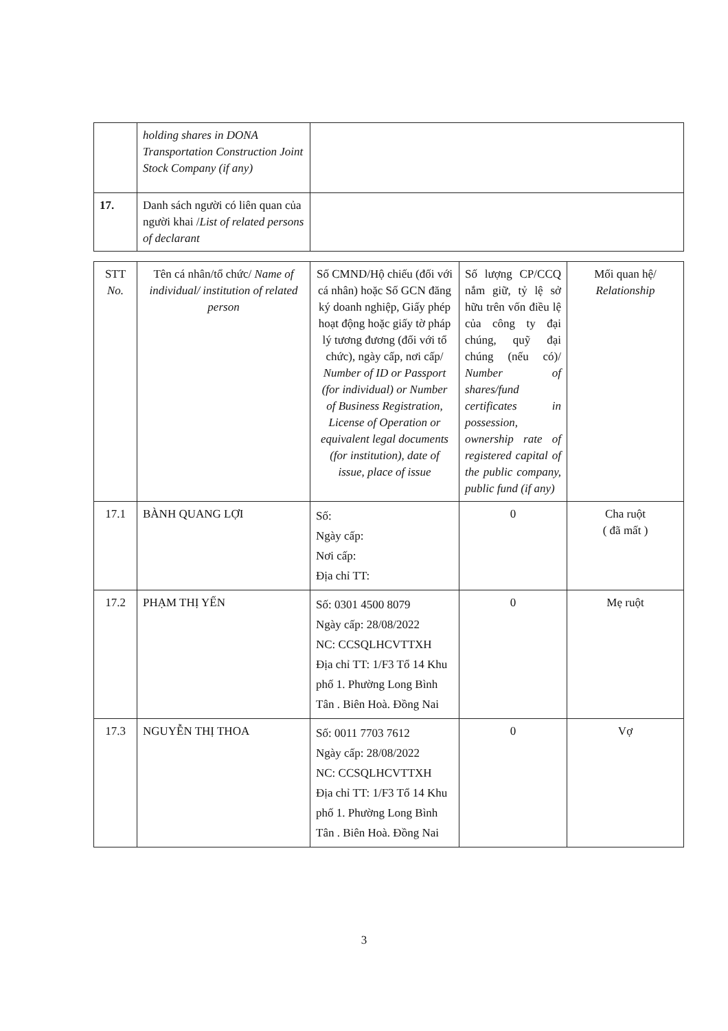| | holding shares in DONA Transportation Construction Joint Stock Company (if any) | |
| 17. | Danh sách người có liên quan của người khai / List of related persons of declarant | |
| STT No. | Tên cá nhân/tổ chức/ Name of individual/ institution of related person | Số CMND/Hộ chiếu (đối với cá nhân) hoặc Số GCN đăng ký doanh nghiệp, Giấy phép hoạt động hoặc giấy tờ pháp lý tương đương (đối với tổ chức), ngày cấp, nơi cấp/ Number of ID or Passport (for individual) or Number of Business Registration, License of Operation or equivalent legal documents (for institution), date of issue, place of issue | Số lượng CP/CCQ nắm giữ, tỷ lệ sở hữu trên vốn điều lệ của công ty đại chúng, quỹ đại chúng (nếu có)/ Number of shares/fund certificates in possession, ownership rate of registered capital of the public company, public fund (if any) | Mối quan hệ/ Relationship |
| 17.1 | BÀNH QUANG LỢI | Số: Ngày cấp: Nơi cấp: Địa chỉ TT: | 0 | Cha ruột ( đã mất ) |
| 17.2 | PHẠM THỊ YẾN | Số: 0301 4500 8079 Ngày cấp: 28/08/2022 NC: CCSQLHCVTTXH Địa chỉ TT: 1/F3 Tổ 14 Khu phố 1. Phường Long Bình Tân . Biên Hoà. Đồng Nai | 0 | Mẹ ruột |
| 17.3 | NGUYỄN THỊ THOA | Số: 0011 7703 7612 Ngày cấp: 28/08/2022 NC: CCSQLHCVTTXH Địa chỉ TT: 1/F3 Tổ 14 Khu phố 1. Phường Long Bình Tân . Biên Hoà. Đồng Nai | 0 | Vợ |
3